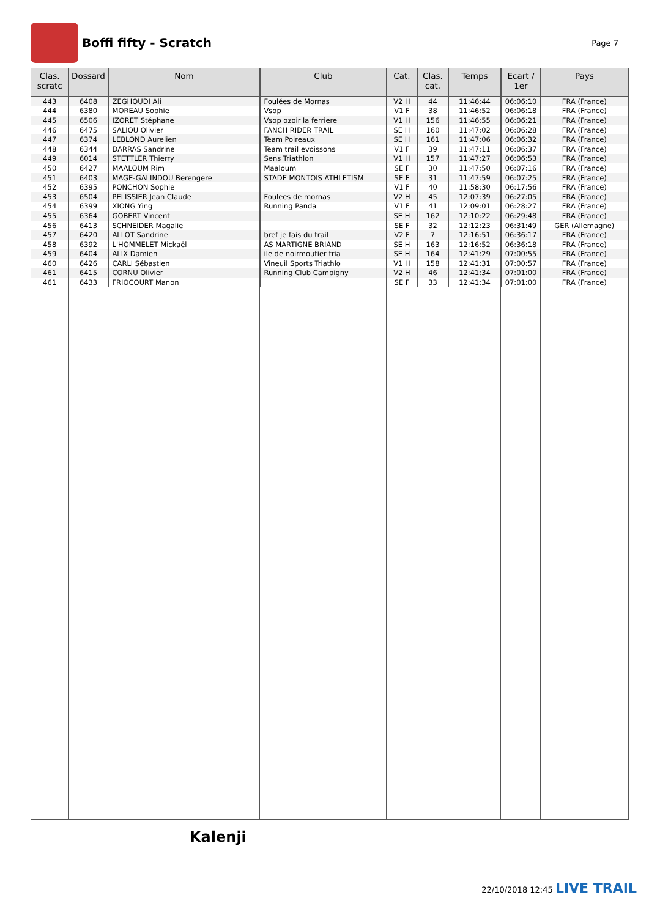Boffi fifty - Scratch
Page 7
| Clas. scratc | Dossard | Nom | Club | Cat. | Clas. cat. | Temps | Ecart / 1er | Pays |
| --- | --- | --- | --- | --- | --- | --- | --- | --- |
| 443 | 6408 | ZEGHOUDI Ali | Foulées de Mornas | V2 H | 44 | 11:46:44 | 06:06:10 | FRA (France) |
| 444 | 6380 | MOREAU Sophie | Vsop | V1 F | 38 | 11:46:52 | 06:06:18 | FRA (France) |
| 445 | 6506 | IZORET Stéphane | Vsop ozoir la ferriere | V1 H | 156 | 11:46:55 | 06:06:21 | FRA (France) |
| 446 | 6475 | SALIOU Olivier | FANCH RIDER TRAIL | SE H | 160 | 11:47:02 | 06:06:28 | FRA (France) |
| 447 | 6374 | LEBLOND Aurelien | Team Poireaux | SE H | 161 | 11:47:06 | 06:06:32 | FRA (France) |
| 448 | 6344 | DARRAS Sandrine | Team trail evoissons | V1 F | 39 | 11:47:11 | 06:06:37 | FRA (France) |
| 449 | 6014 | STETTLER Thierry | Sens Triathlon | V1 H | 157 | 11:47:27 | 06:06:53 | FRA (France) |
| 450 | 6427 | MAALOUM Rim | Maaloum | SE F | 30 | 11:47:50 | 06:07:16 | FRA (France) |
| 451 | 6403 | MAGE-GALINDOU Berengere | STADE MONTOIS ATHLETISM | SE F | 31 | 11:47:59 | 06:07:25 | FRA (France) |
| 452 | 6395 | PONCHON Sophie | | V1 F | 40 | 11:58:30 | 06:17:56 | FRA (France) |
| 453 | 6504 | PELISSIER Jean Claude | Foulees de mornas | V2 H | 45 | 12:07:39 | 06:27:05 | FRA (France) |
| 454 | 6399 | XIONG Ying | Running Panda | V1 F | 41 | 12:09:01 | 06:28:27 | FRA (France) |
| 455 | 6364 | GOBERT Vincent | | SE H | 162 | 12:10:22 | 06:29:48 | FRA (France) |
| 456 | 6413 | SCHNEIDER Magalie | | SE F | 32 | 12:12:23 | 06:31:49 | GER (Allemagne) |
| 457 | 6420 | ALLOT Sandrine | bref je fais du trail | V2 F | 7 | 12:16:51 | 06:36:17 | FRA (France) |
| 458 | 6392 | L'HOMMELET Mickaël | AS MARTIGNE BRIAND | SE H | 163 | 12:16:52 | 06:36:18 | FRA (France) |
| 459 | 6404 | ALIX Damien | ile de noirmoutier tria | SE H | 164 | 12:41:29 | 07:00:55 | FRA (France) |
| 460 | 6426 | CARLI Sébastien | Vineuil Sports Triathlo | V1 H | 158 | 12:41:31 | 07:00:57 | FRA (France) |
| 461 | 6415 | CORNU Olivier | Running Club Campigny | V2 H | 46 | 12:41:34 | 07:01:00 | FRA (France) |
| 461 | 6433 | FRIOCOURT Manon | | SE F | 33 | 12:41:34 | 07:01:00 | FRA (France) |
Kalenji
22/10/2018 12:45 LIVE TRAIL